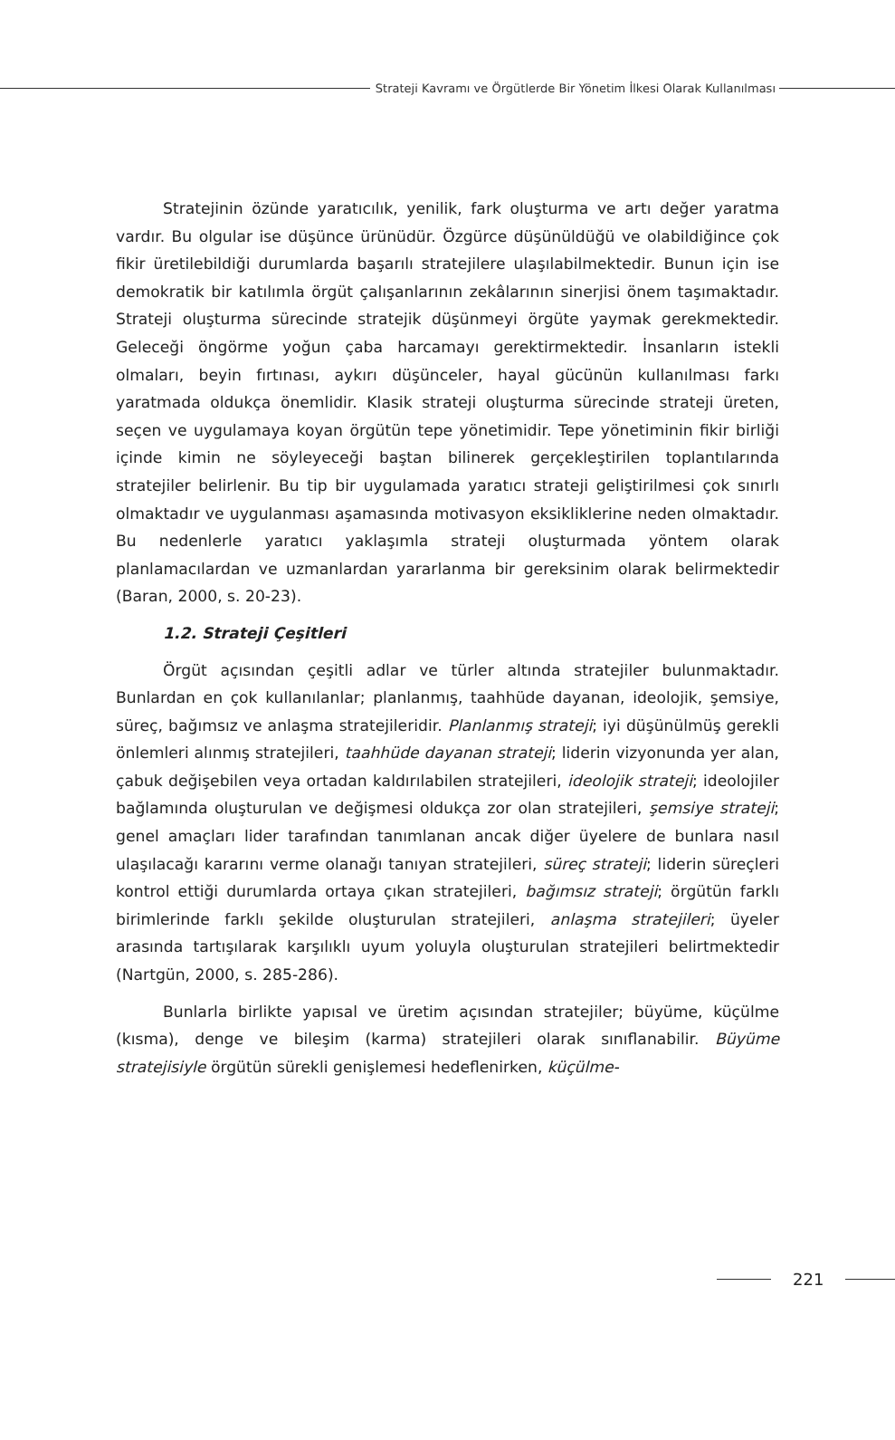Strateji Kavramı ve Örgütlerde Bir Yönetim İlkesi Olarak Kullanılması
Stratejinin özünde yaratıcılık, yenilik, fark oluşturma ve artı değer yaratma vardır. Bu olgular ise düşünce ürünüdür. Özgürce düşünüldüğü ve olabildiğince çok fikir üretilebildiği durumlarda başarılı stratejilere ulaşılabilmektedir. Bunun için ise demokratik bir katılımla örgüt çalışanlarının zekâlarının sinerjisi önem taşımaktadır. Strateji oluşturma sürecinde stratejik düşünmeyi örgüte yaymak gerekmektedir. Geleceği öngörme yoğun çaba harcamayı gerektirmektedir. İnsanların istekli olmaları, beyin fırtınası, aykırı düşünceler, hayal gücünün kullanılması farkı yaratmada oldukça önemlidir. Klasik strateji oluşturma sürecinde strateji üreten, seçen ve uygulamaya koyan örgütün tepe yönetimidir. Tepe yönetiminin fikir birliği içinde kimin ne söyleyeceği baştan bilinerek gerçekleştirilen toplantılarında stratejiler belirlenir. Bu tip bir uygulamada yaratıcı strateji geliştirilmesi çok sınırlı olmaktadır ve uygulanması aşamasında motivasyon eksikliklerine neden olmaktadır. Bu nedenlerle yaratıcı yaklaşımla strateji oluşturmada yöntem olarak planlamacılardan ve uzmanlardan yararlanma bir gereksinim olarak belirmektedir (Baran, 2000, s. 20-23).
1.2. Strateji Çeşitleri
Örgüt açısından çeşitli adlar ve türler altında stratejiler bulunmaktadır. Bunlardan en çok kullanılanlar; planlanmış, taahhüde dayanan, ideolojik, şemsiye, süreç, bağımsız ve anlaşma stratejileridir. Planlanmış strateji; iyi düşünülmüş gerekli önlemleri alınmış stratejileri, taahhüde dayanan strateji; liderin vizyonunda yer alan, çabuk değişebilen veya ortadan kaldırılabilen stratejileri, ideolojik strateji; ideolojiler bağlamında oluşturulan ve değişmesi oldukça zor olan stratejileri, şemsiye strateji; genel amaçları lider tarafından tanımlanan ancak diğer üyelere de bunlara nasıl ulaşılacağı kararını verme olanağı tanıyan stratejileri, süreç strateji; liderin süreçleri kontrol ettiği durumlarda ortaya çıkan stratejileri, bağımsız strateji; örgütün farklı birimlerinde farklı şekilde oluşturulan stratejileri, anlaşma stratejileri; üyeler arasında tartışılarak karşılıklı uyum yoluyla oluşturulan stratejileri belirtmektedir (Nartgün, 2000, s. 285-286).
Bunlarla birlikte yapısal ve üretim açısından stratejiler; büyüme, küçülme (kısma), denge ve bileşim (karma) stratejileri olarak sınıflanabilir. Büyüme stratejisiyle örgütün sürekli genişlemesi hedeflenirken, küçülme-
221